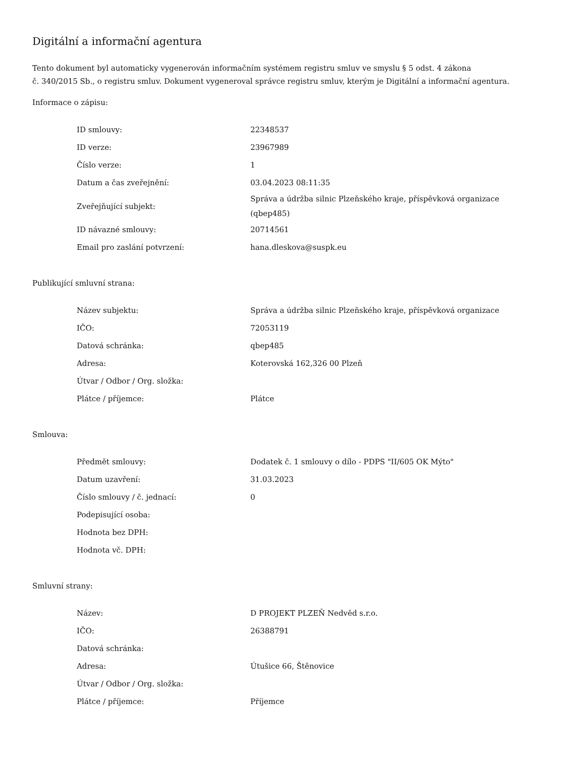Digitální a informační agentura
Tento dokument byl automaticky vygenerován informačním systémem registru smluv ve smyslu § 5 odst. 4 zákona
č. 340/2015 Sb., o registru smluv. Dokument vygeneroval správce registru smluv, kterým je Digitální a informační agentura.
Informace o zápisu:
| ID smlouvy: | 22348537 |
| ID verze: | 23967989 |
| Číslo verze: | 1 |
| Datum a čas zveřejnění: | 03.04.2023 08:11:35 |
| Zveřejňující subjekt: | Správa a údržba silnic Plzeňského kraje, příspěvková organizace (qbep485) |
| ID návazné smlouvy: | 20714561 |
| Email pro zaslání potvrzení: | hana.dleskova@suspk.eu |
Publikující smluvní strana:
| Název subjektu: | Správa a údržba silnic Plzeňského kraje, příspěvková organizace |
| IČO: | 72053119 |
| Datová schránka: | qbep485 |
| Adresa: | Koterovská 162,326 00 Plzeň |
| Útvar / Odbor / Org. složka: | |
| Plátce / příjemce: | Plátce |
Smlouva:
| Předmět smlouvy: | Dodatek č. 1 smlouvy o dílo - PDPS "II/605 OK Mýto" |
| Datum uzavření: | 31.03.2023 |
| Číslo smlouvy / č. jednací: | 0 |
| Podepisující osoba: | |
| Hodnota bez DPH: | |
| Hodnota vč. DPH: | |
Smluvní strany:
| Název: | D PROJEKT PLZEŇ Nedvěd s.r.o. |
| IČO: | 26388791 |
| Datová schránka: | |
| Adresa: | Útušice 66, Štěnovice |
| Útvar / Odbor / Org. složka: | |
| Plátce / příjemce: | Příjemce |